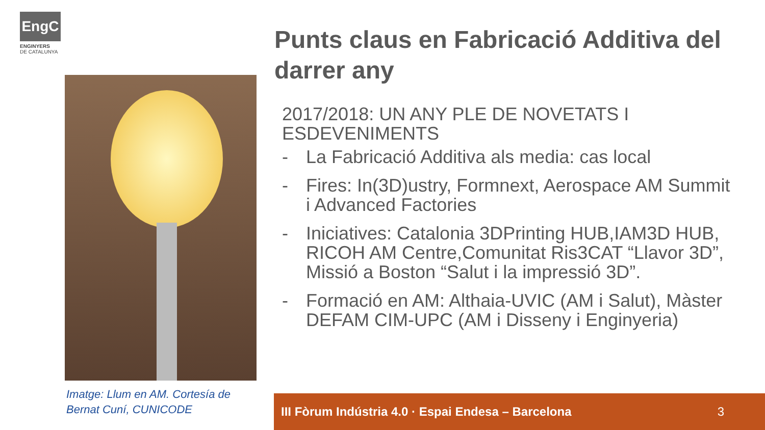EngC
ENGINYERS
DE CATALUNYA
Imatge: Llum en AM. Cortesía de Bernat Cuní, CUNICODE
Punts claus en Fabricació Additiva del darrer any
2017/2018: UN ANY PLE DE NOVETATS I ESDEVENIMENTS
- La Fabricació Additiva als media: cas local
- Fires: In(3D)ustry, Formnext, Aerospace AM Summit i Advanced Factories
- Iniciatives: Catalonia 3DPrinting HUB,IAM3D HUB, RICOH AM Centre,Comunitat Ris3CAT “Llavor 3D”, Missió a Boston “Salut i la impressió 3D”.
- Formació en AM: Althaia-UVIC (AM i Salut), Màster DEFAM CIM-UPC (AM i Disseny i Enginyeria)
III Fòrum Indústria 4.0 · Espai Endesa – Barcelona 3